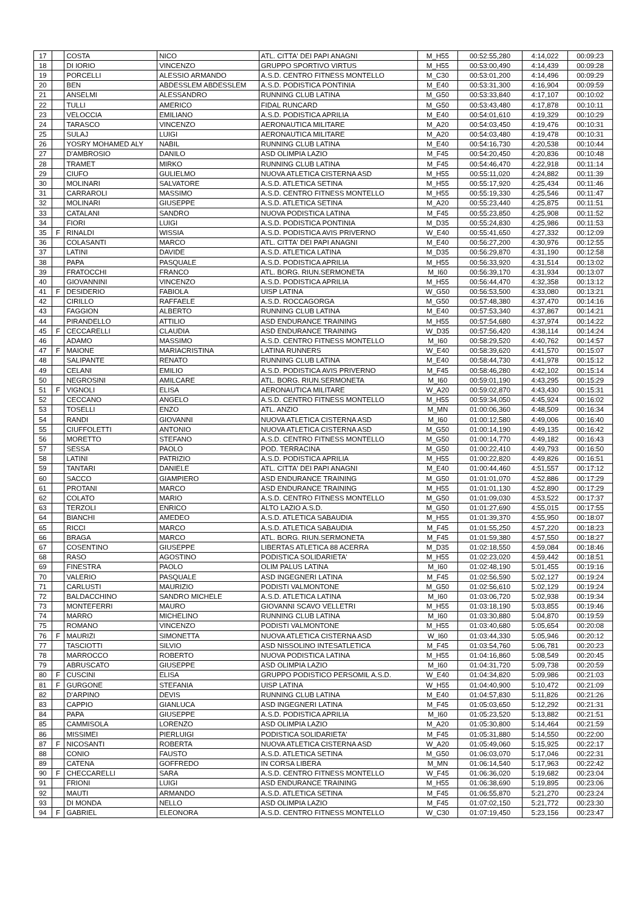| 17 | | COSTA | NICO | ATL. CITTA' DEI PAPI ANAGNI | M_H55 | 00:52:55,280 | 4:14,022 | 00:09:23 |
| 18 | | DI IORIO | VINCENZO | GRUPPO SPORTIVO VIRTUS | M_H55 | 00:53:00,490 | 4:14,439 | 00:09:28 |
| 19 | | PORCELLI | ALESSIO ARMANDO | A.S.D. CENTRO FITNESS MONTELLO | M_C30 | 00:53:01,200 | 4:14,496 | 00:09:29 |
| 20 | | BEN | ABDESSLEM ABDESSLEM | A.S.D. PODISTICA PONTINIA | M_E40 | 00:53:31,300 | 4:16,904 | 00:09:59 |
| 21 | | ANSELMI | ALESSANDRO | RUNNING CLUB LATINA | M_G50 | 00:53:33,840 | 4:17,107 | 00:10:02 |
| 22 | | TULLI | AMERICO | FIDAL RUNCARD | M_G50 | 00:53:43,480 | 4:17,878 | 00:10:11 |
| 23 | | VELOCCIA | EMILIANO | A.S.D. PODISTICA APRILIA | M_E40 | 00:54:01,610 | 4:19,329 | 00:10:29 |
| 24 | | TARASCO | VINCENZO | AERONAUTICA MILITARE | M_A20 | 00:54:03,450 | 4:19,476 | 00:10:31 |
| 25 | | SULAJ | LUIGI | AERONAUTICA MILITARE | M_A20 | 00:54:03,480 | 4:19,478 | 00:10:31 |
| 26 | | YOSRY MOHAMED ALY | NABIL | RUNNING CLUB LATINA | M_E40 | 00:54:16,730 | 4:20,538 | 00:10:44 |
| 27 | | D'AMBROSIO | DANILO | ASD OLIMPIA LAZIO | M_F45 | 00:54:20,450 | 4:20,836 | 00:10:48 |
| 28 | | TRAMET | MIRKO | RUNNING CLUB LATINA | M_F45 | 00:54:46,470 | 4:22,918 | 00:11:14 |
| 29 | | CIUFO | GULIELMO | NUOVA ATLETICA CISTERNA ASD | M_H55 | 00:55:11,020 | 4:24,882 | 00:11:39 |
| 30 | | MOLINARI | SALVATORE | A.S.D. ATLETICA SETINA | M_H55 | 00:55:17,920 | 4:25,434 | 00:11:46 |
| 31 | | CARRAROLI | MASSIMO | A.S.D. CENTRO FITNESS MONTELLO | M_H55 | 00:55:19,330 | 4:25,546 | 00:11:47 |
| 32 | | MOLINARI | GIUSEPPE | A.S.D. ATLETICA SETINA | M_A20 | 00:55:23,440 | 4:25,875 | 00:11:51 |
| 33 | | CATALANI | SANDRO | NUOVA PODISTICA LATINA | M_F45 | 00:55:23,850 | 4:25,908 | 00:11:52 |
| 34 | | FIORI | LUIGI | A.S.D. PODISTICA PONTINIA | M_D35 | 00:55:24,830 | 4:25,986 | 00:11:53 |
| 35 | F | RINALDI | WISSIA | A.S.D. PODISTICA AVIS PRIVERNO | W_E40 | 00:55:41,650 | 4:27,332 | 00:12:09 |
| 36 | | COLASANTI | MARCO | ATL. CITTA' DEI PAPI ANAGNI | M_E40 | 00:56:27,200 | 4:30,976 | 00:12:55 |
| 37 | | LATINI | DAVIDE | A.S.D. ATLETICA LATINA | M_D35 | 00:56:29,870 | 4:31,190 | 00:12:58 |
| 38 | | PAPA | PASQUALE | A.S.D. PODISTICA APRILIA | M_H55 | 00:56:33,920 | 4:31,514 | 00:13:02 |
| 39 | | FRATOCCHI | FRANCO | ATL. BORG. RIUN.SERMONETA | M_I60 | 00:56:39,170 | 4:31,934 | 00:13:07 |
| 40 | | GIOVANNINI | VINCENZO | A.S.D. PODISTICA APRILIA | M_H55 | 00:56:44,470 | 4:32,358 | 00:13:12 |
| 41 | F | DESIDERIO | FABIOLA | UISP LATINA | W_G50 | 00:56:53,500 | 4:33,080 | 00:13:21 |
| 42 | | CIRILLO | RAFFAELE | A.S.D. ROCCAGORGA | M_G50 | 00:57:48,380 | 4:37,470 | 00:14:16 |
| 43 | | FAGGION | ALBERTO | RUNNING CLUB LATINA | M_E40 | 00:57:53,340 | 4:37,867 | 00:14:21 |
| 44 | | PIRANDELLO | ATTILIO | ASD ENDURANCE TRAINING | M_H55 | 00:57:54,680 | 4:37,974 | 00:14:22 |
| 45 | F | CECCARELLI | CLAUDIA | ASD ENDURANCE TRAINING | W_D35 | 00:57:56,420 | 4:38,114 | 00:14:24 |
| 46 | | ADAMO | MASSIMO | A.S.D. CENTRO FITNESS MONTELLO | M_I60 | 00:58:29,520 | 4:40,762 | 00:14:57 |
| 47 | F | MAIONE | MARIACRISTINA | LATINA RUNNERS | W_E40 | 00:58:39,620 | 4:41,570 | 00:15:07 |
| 48 | | SALIPANTE | RENATO | RUNNING CLUB LATINA | M_E40 | 00:58:44,730 | 4:41,978 | 00:15:12 |
| 49 | | CELANI | EMILIO | A.S.D. PODISTICA AVIS PRIVERNO | M_F45 | 00:58:46,280 | 4:42,102 | 00:15:14 |
| 50 | | NEGROSINI | AMILCARE | ATL. BORG. RIUN.SERMONETA | M_I60 | 00:59:01,190 | 4:43,295 | 00:15:29 |
| 51 | F | VIGNOLI | ELISA | AERONAUTICA MILITARE | W_A20 | 00:59:02,870 | 4:43,430 | 00:15:31 |
| 52 | | CECCANO | ANGELO | A.S.D. CENTRO FITNESS MONTELLO | M_H55 | 00:59:34,050 | 4:45,924 | 00:16:02 |
| 53 | | TOSELLI | ENZO | ATL. ANZIO | M_MN | 01:00:06,360 | 4:48,509 | 00:16:34 |
| 54 | | RANDI | GIOVANNI | NUOVA ATLETICA CISTERNA ASD | M_I60 | 01:00:12,580 | 4:49,006 | 00:16:40 |
| 55 | | CIUFFOLETTI | ANTONIO | NUOVA ATLETICA CISTERNA ASD | M_G50 | 01:00:14,190 | 4:49,135 | 00:16:42 |
| 56 | | MORETTO | STEFANO | A.S.D. CENTRO FITNESS MONTELLO | M_G50 | 01:00:14,770 | 4:49,182 | 00:16:43 |
| 57 | | SESSA | PAOLO | POD. TERRACINA | M_G50 | 01:00:22,410 | 4:49,793 | 00:16:50 |
| 58 | | LATINI | PATRIZIO | A.S.D. PODISTICA APRILIA | M_H55 | 01:00:22,820 | 4:49,826 | 00:16:51 |
| 59 | | TANTARI | DANIELE | ATL. CITTA' DEI PAPI ANAGNI | M_E40 | 01:00:44,460 | 4:51,557 | 00:17:12 |
| 60 | | SACCO | GIAMPIERO | ASD ENDURANCE TRAINING | M_G50 | 01:01:01,070 | 4:52,886 | 00:17:29 |
| 61 | | PROTANI | MARCO | ASD ENDURANCE TRAINING | M_H55 | 01:01:01,130 | 4:52,890 | 00:17:29 |
| 62 | | COLATO | MARIO | A.S.D. CENTRO FITNESS MONTELLO | M_G50 | 01:01:09,030 | 4:53,522 | 00:17:37 |
| 63 | | TERZOLI | ENRICO | ALTO LAZIO A.S.D. | M_G50 | 01:01:27,690 | 4:55,015 | 00:17:55 |
| 64 | | BIANCHI | AMEDEO | A.S.D. ATLETICA SABAUDIA | M_H55 | 01:01:39,370 | 4:55,950 | 00:18:07 |
| 65 | | RICCI | MARCO | A.S.D. ATLETICA SABAUDIA | M_F45 | 01:01:55,250 | 4:57,220 | 00:18:23 |
| 66 | | BRAGA | MARCO | ATL. BORG. RIUN.SERMONETA | M_F45 | 01:01:59,380 | 4:57,550 | 00:18:27 |
| 67 | | COSENTINO | GIUSEPPE | LIBERTAS ATLETICA 88 ACERRA | M_D35 | 01:02:18,550 | 4:59,084 | 00:18:46 |
| 68 | | RASO | AGOSTINO | PODISTICA SOLIDARIETA' | M_H55 | 01:02:23,020 | 4:59,442 | 00:18:51 |
| 69 | | FINESTRA | PAOLO | OLIM PALUS LATINA | M_I60 | 01:02:48,190 | 5:01,455 | 00:19:16 |
| 70 | | VALERIO | PASQUALE | ASD INGEGNERI LATINA | M_F45 | 01:02:56,590 | 5:02,127 | 00:19:24 |
| 71 | | CARLUSTI | MAURIZIO | PODISTI VALMONTONE | M_G50 | 01:02:56,610 | 5:02,129 | 00:19:24 |
| 72 | | BALDACCHINO | SANDRO MICHELE | A.S.D. ATLETICA LATINA | M_I60 | 01:03:06,720 | 5:02,938 | 00:19:34 |
| 73 | | MONTEFERRI | MAURO | GIOVANNI SCAVO VELLETRI | M_H55 | 01:03:18,190 | 5:03,855 | 00:19:46 |
| 74 | | MARRO | MICHELINO | RUNNING CLUB LATINA | M_I60 | 01:03:30,880 | 5:04,870 | 00:19:59 |
| 75 | | ROMANO | VINCENZO | PODISTI VALMONTONE | M_H55 | 01:03:40,680 | 5:05,654 | 00:20:08 |
| 76 | F | MAURIZI | SIMONETTA | NUOVA ATLETICA CISTERNA ASD | W_I60 | 01:03:44,330 | 5:05,946 | 00:20:12 |
| 77 | | TASCIOTTI | SILVIO | ASD NISSOLINO INTESATLETICA | M_F45 | 01:03:54,760 | 5:06,781 | 00:20:23 |
| 78 | | MARROCCO | ROBERTO | NUOVA PODISTICA LATINA | M_H55 | 01:04:16,860 | 5:08,549 | 00:20:45 |
| 79 | | ABRUSCATO | GIUSEPPE | ASD OLIMPIA LAZIO | M_I60 | 01:04:31,720 | 5:09,738 | 00:20:59 |
| 80 | F | CUSCINI | ELISA | GRUPPO PODISTICO PERSOMIL A.S.D. | W_E40 | 01:04:34,820 | 5:09,986 | 00:21:03 |
| 81 | F | GURGONE | STEFANIA | UISP LATINA | W_H55 | 01:04:40,900 | 5:10,472 | 00:21:09 |
| 82 | | D'ARPINO | DEVIS | RUNNING CLUB LATINA | M_E40 | 01:04:57,830 | 5:11,826 | 00:21:26 |
| 83 | | CAPPIO | GIANLUCA | ASD INGEGNERI LATINA | M_F45 | 01:05:03,650 | 5:12,292 | 00:21:31 |
| 84 | | PAPA | GIUSEPPE | A.S.D. PODISTICA APRILIA | M_I60 | 01:05:23,520 | 5:13,882 | 00:21:51 |
| 85 | | CAMMISOLA | LORENZO | ASD OLIMPIA LAZIO | M_A20 | 01:05:30,800 | 5:14,464 | 00:21:59 |
| 86 | | MISSIMEI | PIERLUIGI | PODISTICA SOLIDARIETA' | M_F45 | 01:05:31,880 | 5:14,550 | 00:22:00 |
| 87 | F | NICOSANTI | ROBERTA | NUOVA ATLETICA CISTERNA ASD | W_A20 | 01:05:49,060 | 5:15,925 | 00:22:17 |
| 88 | | CONIO | FAUSTO | A.S.D. ATLETICA SETINA | M_G50 | 01:06:03,070 | 5:17,046 | 00:22:31 |
| 89 | | CATENA | GOFFREDO | IN CORSA LIBERA | M_MN | 01:06:14,540 | 5:17,963 | 00:22:42 |
| 90 | F | CHECCARELLI | SARA | A.S.D. CENTRO FITNESS MONTELLO | W_F45 | 01:06:36,020 | 5:19,682 | 00:23:04 |
| 91 | | FRIONI | LUIGI | ASD ENDURANCE TRAINING | M_H55 | 01:06:38,690 | 5:19,895 | 00:23:06 |
| 92 | | MAUTI | ARMANDO | A.S.D. ATLETICA SETINA | M_F45 | 01:06:55,870 | 5:21,270 | 00:23:24 |
| 93 | | DI MONDA | NELLO | ASD OLIMPIA LAZIO | M_F45 | 01:07:02,150 | 5:21,772 | 00:23:30 |
| 94 | F | GABRIEL | ELEONORA | A.S.D. CENTRO FITNESS MONTELLO | W_C30 | 01:07:19,450 | 5:23,156 | 00:23:47 |